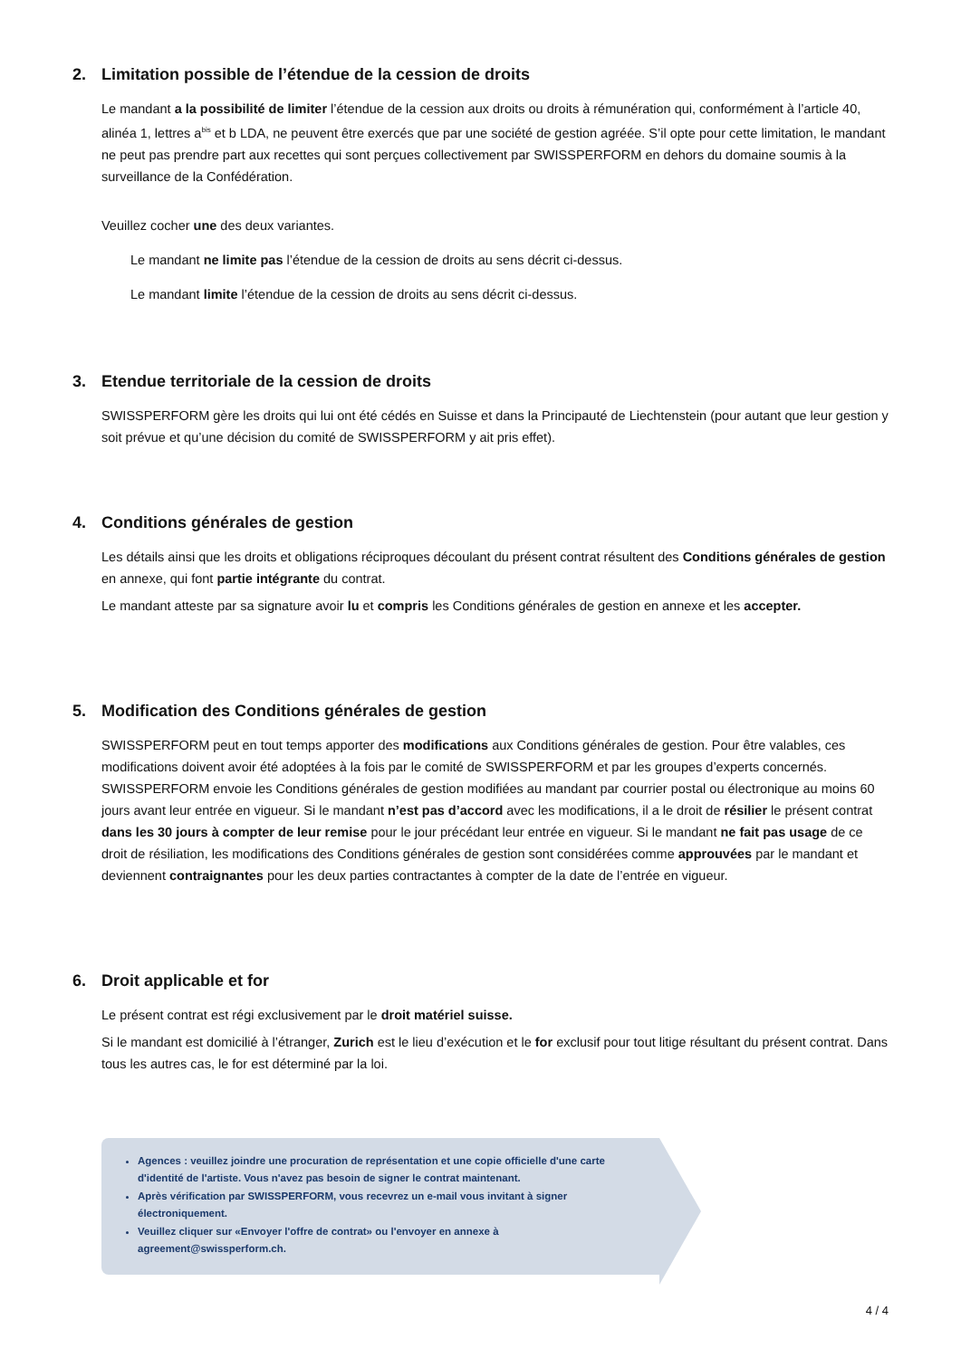2. Limitation possible de l’étendue de la cession de droits
Le mandant a la possibilité de limiter l’étendue de la cession aux droits ou droits à rémunération qui, conformément à l’article 40, alinéa 1, lettres a<sup>bis</sup> et b LDA, ne peuvent être exercés que par une société de gestion agréée. S’il opte pour cette limitation, le mandant ne peut pas prendre part aux recettes qui sont perçues collectivement par SWISSPERFORM en dehors du domaine soumis à la surveillance de la Confédération.
Veuillez cocher une des deux variantes.
Le mandant ne limite pas l’étendue de la cession de droits au sens décrit ci-dessus.
Le mandant limite l’étendue de la cession de droits au sens décrit ci-dessus.
3. Etendue territoriale de la cession de droits
SWISSPERFORM gère les droits qui lui ont été cédés en Suisse et dans la Principauté de Liechtenstein (pour autant que leur gestion y soit prévue et qu’une décision du comité de SWISSPERFORM y ait pris effet).
4. Conditions générales de gestion
Les détails ainsi que les droits et obligations réciproques découlant du présent contrat résultent des Conditions générales de gestion en annexe, qui font partie intégrante du contrat.
Le mandant atteste par sa signature avoir lu et compris les Conditions générales de gestion en annexe et les accepter.
5. Modification des Conditions générales de gestion
SWISSPERFORM peut en tout temps apporter des modifications aux Conditions générales de gestion. Pour être valables, ces modifications doivent avoir été adoptées à la fois par le comité de SWISSPERFORM et par les groupes d’experts concernés. SWISSPERFORM envoie les Conditions générales de gestion modifiées au mandant par courrier postal ou électronique au moins 60 jours avant leur entrée en vigueur. Si le mandant n’est pas d’accord avec les modifications, il a le droit de résilier le présent contrat dans les 30 jours à compter de leur remise pour le jour précédant leur entrée en vigueur. Si le mandant ne fait pas usage de ce droit de résiliation, les modifications des Conditions générales de gestion sont considérées comme approuvées par le mandant et deviennent contraignantes pour les deux parties contractantes à compter de la date de l’entrée en vigueur.
6. Droit applicable et for
Le présent contrat est régi exclusivement par le droit matériel suisse.
Si le mandant est domicilié à l’étranger, Zurich est le lieu d’exécution et le for exclusif pour tout litige résultant du présent contrat. Dans tous les autres cas, le for est déterminé par la loi.
Agences : veuillez joindre une procuration de représentation et une copie officielle d'une carte d'identité de l'artiste. Vous n'avez pas besoin de signer le contrat maintenant.
Après vérification par SWISSPERFORM, vous recevrez un e-mail vous invitant à signer électroniquement.
Veuillez cliquer sur «Envoyer l'offre de contrat» ou l'envoyer en annexe à agreement@swissperform.ch.
4 / 4